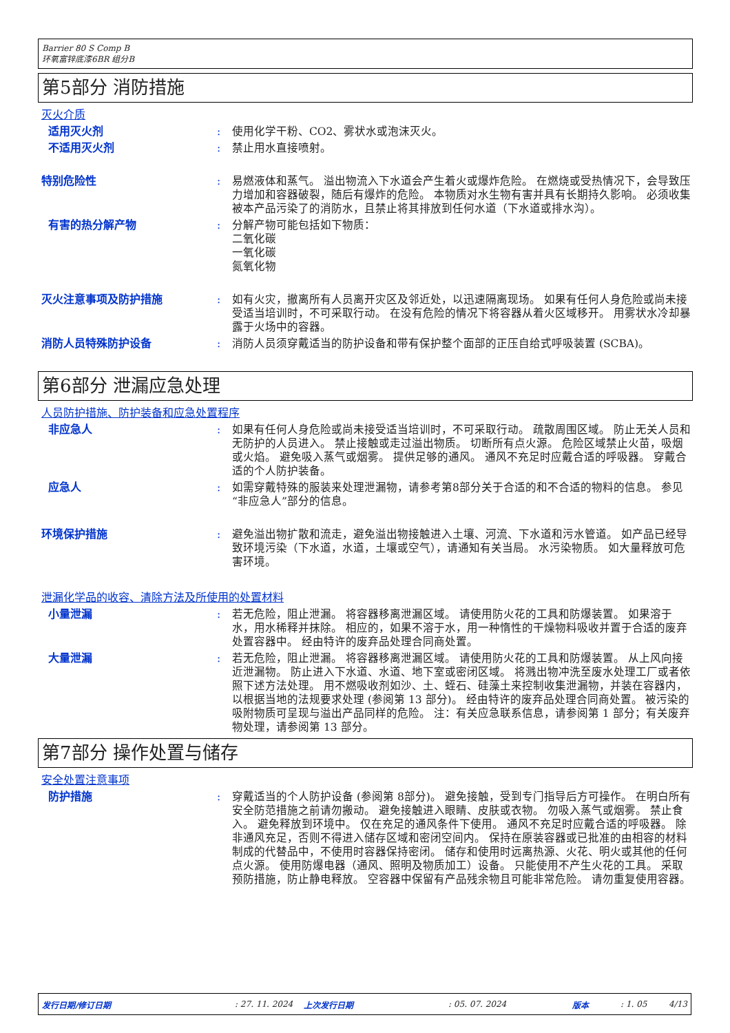Barrier 80 S Comp B
环氧富锌底漆6BR 组分B
第5部分 消防措施
灭火介质
适用灭火剂 : 使用化学干粉、CO2、雾状水或泡沫灭火。
不适用灭火剂 : 禁止用水直接喷射。
特别危险性 : 易燃液体和蒸气。 溢出物流入下水道会产生着火或爆炸危险。 在燃烧或受热情况下，会导致压力增加和容器破裂，随后有爆炸的危险。 本物质对水生物有害并具有长期持久影响。 必须收集被本产品污染了的消防水，且禁止将其排放到任何水道（下水道或排水沟）。
有害的热分解产物 : 分解产物可能包括如下物质：
二氧化碳
一氧化碳
氮氧化物
灭火注意事项及防护措施 : 如有火灾，撤离所有人员离开灾区及邻近处，以迅速隔离现场。 如果有任何人身危险或尚未接受适当培训时，不可采取行动。 在没有危险的情况下将容器从着火区域移开。 用雾状水冷却暴露于火场中的容器。
消防人员特殊防护设备 : 消防人员须穿戴适当的防护设备和带有保护整个面部的正压自给式呼吸装置 (SCBA)。
第6部分 泄漏应急处理
人员防护措施、防护装备和应急处置程序
非应急人 : 如果有任何人身危险或尚未接受适当培训时，不可采取行动。 疏散周围区域。 防止无关人员和无防护的人员进入。 禁止接触或走过溢出物质。 切断所有点火源。 危险区域禁止火苗，吸烟或火焰。 避免吸入蒸气或烟雾。 提供足够的通风。 通风不充足时应戴合适的呼吸器。 穿戴合适的个人防护装备。
应急人 : 如需穿戴特殊的服装来处理泄漏物，请参考第8部分关于合适的和不合适的物料的信息。 参见“非应急人”部分的信息。
环境保护措施 : 避免溢出物扩散和流走，避免溢出物接触进入土壤、河流、下水道和污水管道。 如产品已经导致环境污染（下水道，水道，土壤或空气），请通知有关当局。 水污染物质。 如大量释放可危害环境。
泄漏化学品的收容、清除方法及所使用的处置材料
小量泄漏 : 若无危险，阻止泄漏。 将容器移离泄漏区域。 请使用防火花的工具和防爆装置。 如果溶于水，用水稀释并抹除。 相应的，如果不溶于水，用一种惰性的干燥物料吸收并置于合适的废弃处置容器中。 经由特许的废弃品处理合同商处置。
大量泄漏 : 若无危险，阻止泄漏。 将容器移离泄漏区域。 请使用防火花的工具和防爆装置。 从上风向接近泄漏物。 防止进入下水道、水道、地下室或密闭区域。 将溅出物冲洗至废水处理工厂或者依照下述方法处理。 用不燃吸收剂如沙、土、蛭石、硅藻土来控制收集泄漏物，并装在容器内，以根据当地的法规要求处理 (参阅第 13 部分)。 经由特许的废弃品处理合同商处置。 被污染的吸附物质可呈现与溢出产品同样的危险。 注：有关应急联系信息，请参阅第 1 部分；有关废弃物处理，请参阅第 13 部分。
第7部分 操作处置与储存
安全处置注意事项
防护措施 : 穿戴适当的个人防护设备 (参阅第 8部分)。 避免接触，受到专门指导后方可操作。 在明白所有安全防范措施之前请勿搬动。 避免接触进入眼睛、皮肤或衣物。 勿吸入蒸气或烟雾。 禁止食入。 避免释放到环境中。 仅在充足的通风条件下使用。 通风不充足时应戴合适的呼吸器。 除非通风充足，否则不得进入储存区域和密闭空间内。 保持在原装容器或已批准的由相容的材料制成的代替品中，不使用时容器保持密闭。 储存和使用时远离热源、火花、明火或其他的任何点火源。 使用防爆电器（通风、照明及物质加工）设备。 只能使用不产生火花的工具。 采取预防措施，防止静电释放。 空容器中保留有产品残余物且可能非常危险。 请勿重复使用容器。
发行日期/修订日期
: 27. 11. 2024
上次发行日期 : 05. 07. 2024 版本 : 1. 05 4/13